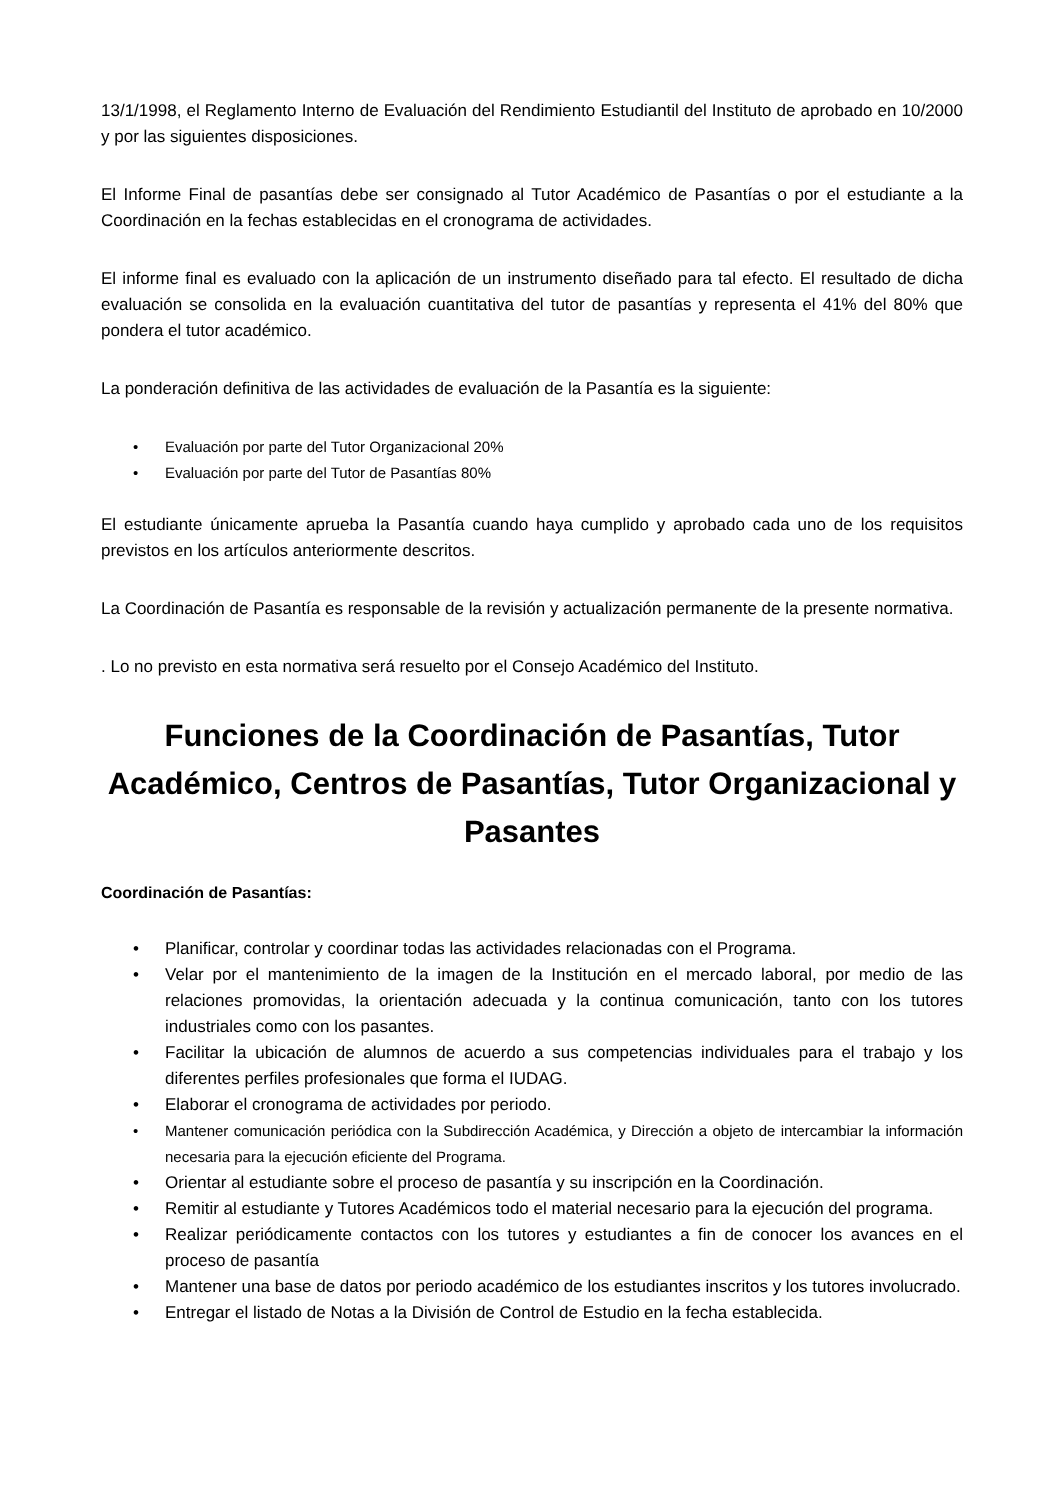13/1/1998, el Reglamento Interno de Evaluación del Rendimiento Estudiantil del Instituto de aprobado en 10/2000 y por las siguientes disposiciones.
El Informe Final de pasantías debe ser consignado al Tutor Académico de Pasantías o por el estudiante a la Coordinación en la fechas establecidas en el cronograma de actividades.
El informe final es evaluado con la aplicación de un instrumento diseñado para tal efecto. El resultado de dicha evaluación se consolida en la evaluación cuantitativa del tutor de pasantías y representa el 41% del 80% que pondera el tutor académico.
La ponderación definitiva de las actividades de evaluación de la Pasantía es la siguiente:
• Evaluación por parte del Tutor Organizacional 20%
• Evaluación por parte del Tutor de Pasantías 80%
El estudiante únicamente aprueba la Pasantía cuando haya cumplido y aprobado cada uno de los requisitos previstos en los artículos anteriormente descritos.
La Coordinación de Pasantía es responsable de la revisión y actualización permanente de la presente normativa.
. Lo no previsto en esta normativa será resuelto por el Consejo Académico del Instituto.
Funciones de la Coordinación de Pasantías, Tutor Académico, Centros de Pasantías, Tutor Organizacional y Pasantes
Coordinación de Pasantías:
• Planificar, controlar y coordinar todas las actividades relacionadas con el Programa.
• Velar por el mantenimiento de la imagen de la Institución en el mercado laboral, por medio de las relaciones promovidas, la orientación adecuada y la continua comunicación, tanto con los tutores industriales como con los pasantes.
• Facilitar la ubicación de alumnos de acuerdo a sus competencias individuales para el trabajo y los diferentes perfiles profesionales que forma el IUDAG.
• Elaborar el cronograma de actividades por periodo.
• Mantener comunicación periódica con la Subdirección Académica, y Dirección a objeto de intercambiar la información necesaria para la ejecución eficiente del Programa.
• Orientar al estudiante sobre el proceso de pasantía y su inscripción en la Coordinación.
• Remitir al estudiante y Tutores Académicos todo el material necesario para la ejecución del programa.
• Realizar periódicamente contactos con los tutores y estudiantes a fin de conocer los avances en el proceso de pasantía
• Mantener una base de datos por periodo académico de los estudiantes inscritos y los tutores involucrado.
• Entregar el listado de Notas a la División de Control de Estudio en la fecha establecida.